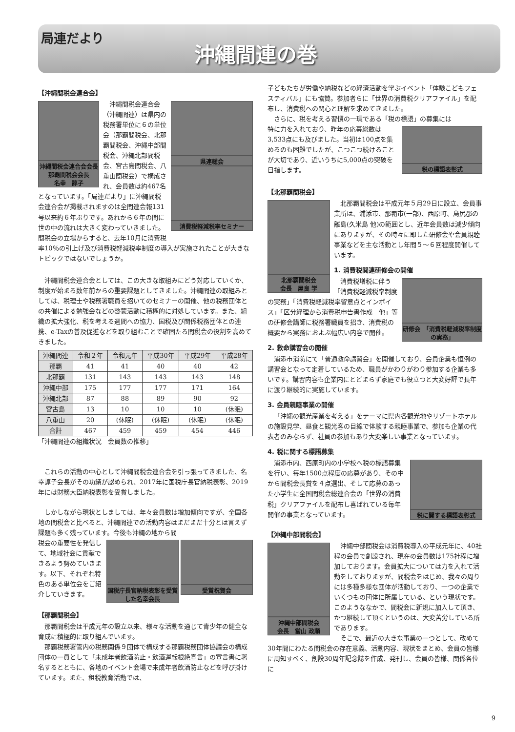局連だより
沖縄間連の巻
【沖縄間税会連合会】
沖縄間税会連合会会長
那覇間税会会長
名幸　諄子
県連総会
消費税軽減税率セミナー
沖縄間税会連合会（沖縄間連）は県内の税務署単位に６の単位会（那覇間税会、北那覇間税会、沖縄中部間税会、沖縄北部間税会、宮古島間税会、八重山間税会）で構成され、会員数は約467名となっています。「局連だより」に沖縄間税会連合会が掲載されますのは全間連会報131号以来約６年ぶりです。あれから６年の間に世の中の流れは大きく変わっていきました。間税会の立場からすると、去年10月に消費税率10％の引上げ及び消費税軽減税率制度の導入が実施されたことが大きなトピックではないでしょうか。
沖縄間税会連合会としては、この大きな取組みにどう対応していくか、制度が始まる数年前からの重要課題としてきました。沖縄間連の取組みとしては、税理士や税務署職員を招いてのセミナーの開催、他の税務団体との共催による勉強会などの啓蒙活動に積極的に対処しています。また、組織の拡大強化、税を考える週間への協力、国税及び関係税務団体との連携、e-Taxの普及促進などを取り組むことで確固たる間税会の役割を高めてきました。
| 沖縄間連 | 令和２年 | 令和元年 | 平成30年 | 平成29年 | 平成28年 |
| --- | --- | --- | --- | --- | --- |
| 那覇 | 41 | 41 | 40 | 40 | 42 |
| 北那覇 | 131 | 143 | 143 | 143 | 148 |
| 沖縄中部 | 175 | 177 | 177 | 171 | 164 |
| 沖縄北部 | 87 | 88 | 89 | 90 | 92 |
| 宮古島 | 13 | 10 | 10 | 10 | (休眠) |
| 八重山 | 20 | (休眠) | (休眠) | (休眠) | (休眠) |
| 合計 | 467 | 459 | 459 | 454 | 446 |
「沖縄間連の組織状況　会員数の推移」
これらの活動の中心として沖縄間税会連合会を引っ張ってきました、名幸諄子会長がその功績が認められ、2017年に国税庁長官納税表彰、2019年には財務大臣納税表彰を受賞しました。
しかしながら現状としましては、年々会員数は増加傾向ですが、全国各地の間税会と比べると、沖縄間連での活動内容はまだまだ十分とは言えず課題も多く残っています。今後も沖縄の地から間
国税庁長官納税表彰を受賞した名幸会長
受賞祝賀会
税会の重要性を発信して、地域社会に貢献できるよう努めていきます。以下、それぞれ特色のある単位会をご紹介していきます。
【那覇間税会】
那覇間税会は平成元年の設立以来、様々な活動を通じて青少年の健全な育成に積極的に取り組んでいます。
那覇税務署管内の税務関係９団体で構成する那覇税務団体協議会の構成団体の一員として「未成年者飲酒防止・飲酒運転根絶宣言」の宣言書に署名するとともに、各地のイベント会場で未成年者飲酒防止などを呼び掛けています。また、租税教育活動では、
子どもたちが労働や納税などの経済活動を学ぶイベント「体験こどもフェスティバル」にも協賛。参加者らに「世界の消費税クリアファイル」を配布し、消費税への関心と理解を求めてきました。
さらに、税を考える習慣の一環である「税の標語」の募集には
税の標語表彰式
特に力を入れており、昨年の応募総数は3,533点にも及びました。当初は100点を集めるのも困難でしたが、こつこつ続けることが大切であり、近いうちに5,000点の突破を目指します。
【北那覇間税会】
北那覇間税会
会長　屋良 学
北那覇間税会は平成元年５月29日に設立、会員事業所は、浦添市、那覇市(一部)、西原町、島尻郡の離島(久米島 他)の範囲とし、近年会員数は減少傾向にありますが、その時々に即した研修会や会員親睦事業などを主な活動とし年間５～６回程度開催しています。
1. 消費税関連研修会の開催
研修会　「消費税軽減税率制度の実務」
消費税増税に伴う「消費税軽減税率制度の実務」「消費税軽減税率留意点とインボイス」「区分経理から消費税申告書作成　他」等の研修会講師に税務署職員を招き、消費税の概要から実務におよぶ幅広い内容で開催。
2. 救命講習会の開催
浦添市消防にて「普通救命講習会」を開催しており、会員企業も恒例の講習会となって定着しているため、職員がかわりがわり参加する企業も多いです。講習内容も企業内にとどまらず家庭でも役立つと大変好評で長年に渡り継続的に実施しています。
3. 会員親睦事業の開催
「沖縄の観光産業を考える」をテーマに県内各観光地やリゾートホテルの施設見学、昼食と観光客の目線で体験する親睦事業で、参加も企業の代表者のみならず、社員の参加もあり大変楽しい事業となっています。
4. 税に関する標語募集
税に関する標語表彰式
浦添市内、西原町内の小学校へ税の標語募集を行い、毎年1500点程度の応募があり、その中から間税会長賞を４点選出、そして応募のあった小学生に全国間税会総連合会の「世界の消費税」クリアファイルを配布し喜ばれている毎年開催の事業となっています。
【沖縄中部間税会】
沖縄中部間税会
会長　當山 政順
沖縄中部間税会は消費税導入の平成元年に、40社程の会員で創設され、現在の会員数は175社程に増加しております。会員拡大については力を入れて活動をしておりますが、間税会をはじめ、我々の周りには多種多様な団体が活動しており、一つの企業でいくつもの団体に所属している、という現状です。このようななかで、間税会に新規に加入して頂き、かつ継続して頂くというのは、大変苦労している所であります。
そこで、最近の大きな事業の一つとして、改めて30年間にわたる間税会の存在意義、活動内容、現状をまとめ、会員の皆様に周知すべく、創設30周年記念誌を作成、発刊し、会員の皆様、関係各位に
9